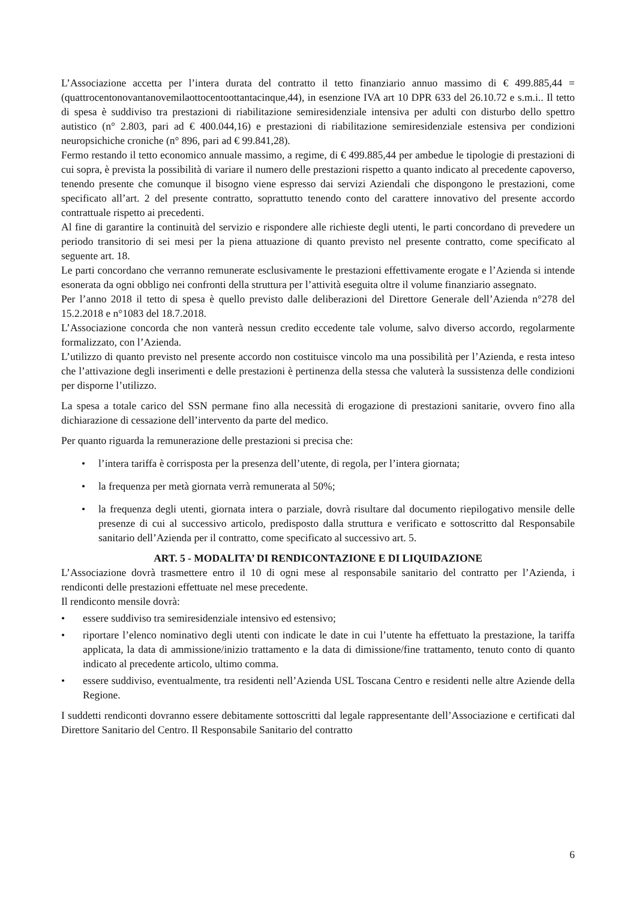L’Associazione accetta per l’intera durata del contratto il tetto finanziario annuo massimo di € 499.885,44 = (quattrocentonovantanovemilaottocentoottantacinque,44), in esenzione IVA art 10 DPR 633 del 26.10.72 e s.m.i.. Il tetto di spesa è suddiviso tra prestazioni di riabilitazione semiresidenziale intensiva per adulti con disturbo dello spettro autistico (n° 2.803, pari ad € 400.044,16) e prestazioni di riabilitazione semiresidenziale estensiva per condizioni neuropsichiche croniche (n° 896, pari ad € 99.841,28).
Fermo restando il tetto economico annuale massimo, a regime, di € 499.885,44 per ambedue le tipologie di prestazioni di cui sopra, è prevista la possibilità di variare il numero delle prestazioni rispetto a quanto indicato al precedente capoverso, tenendo presente che comunque il bisogno viene espresso dai servizi Aziendali che dispongono le prestazioni, come specificato all’art. 2 del presente contratto, soprattutto tenendo conto del carattere innovativo del presente accordo contrattuale rispetto ai precedenti.
Al fine di garantire la continuità del servizio e rispondere alle richieste degli utenti, le parti concordano di prevedere un periodo transitorio di sei mesi per la piena attuazione di quanto previsto nel presente contratto, come specificato al seguente art. 18.
Le parti concordano che verranno remunerate esclusivamente le prestazioni effettivamente erogate e l’Azienda si intende esonerata da ogni obbligo nei confronti della struttura per l’attività eseguita oltre il volume finanziario assegnato.
Per l’anno 2018 il tetto di spesa è quello previsto dalle deliberazioni del Direttore Generale dell’Azienda n°278 del 15.2.2018 e n°1083 del 18.7.2018.
L’Associazione concorda che non vanterà nessun credito eccedente tale volume, salvo diverso accordo, regolarmente formalizzato, con l’Azienda.
L’utilizzo di quanto previsto nel presente accordo non costituisce vincolo ma una possibilità per l’Azienda, e resta inteso che l’attivazione degli inserimenti e delle prestazioni è pertinenza della stessa che valuterà la sussistenza delle condizioni per disporne l’utilizzo.
La spesa a totale carico del SSN permane fino alla necessità di erogazione di prestazioni sanitarie, ovvero fino alla dichiarazione di cessazione dell’intervento da parte del medico.
Per quanto riguarda la remunerazione delle prestazioni si precisa che:
• l’intera tariffa è corrisposta per la presenza dell’utente, di regola, per l’intera giornata;
• la frequenza per metà giornata verrà remunerata al 50%;
• la frequenza degli utenti, giornata intera o parziale, dovrà risultare dal documento riepilogativo mensile delle presenze di cui al successivo articolo, predisposto dalla struttura e verificato e sottoscritto dal Responsabile sanitario dell’Azienda per il contratto, come specificato al successivo art. 5.
ART. 5 - MODALITA’ DI RENDICONTAZIONE E DI LIQUIDAZIONE
L’Associazione dovrà trasmettere entro il 10 di ogni mese al responsabile sanitario del contratto per l’Azienda, i rendiconti delle prestazioni effettuate nel mese precedente.
Il rendiconto mensile dovrà:
• essere suddiviso tra semiresidenziale intensivo ed estensivo;
• riportare l’elenco nominativo degli utenti con indicate le date in cui l’utente ha effettuato la prestazione, la tariffa applicata, la data di ammissione/inizio trattamento e la data di dimissione/fine trattamento, tenuto conto di quanto indicato al precedente articolo, ultimo comma.
• essere suddiviso, eventualmente, tra residenti nell’Azienda USL Toscana Centro e residenti nelle altre Aziende della Regione.
I suddetti rendiconti dovranno essere debitamente sottoscritti dal legale rappresentante dell’Associazione e certificati dal Direttore Sanitario del Centro. Il Responsabile Sanitario del contratto
6